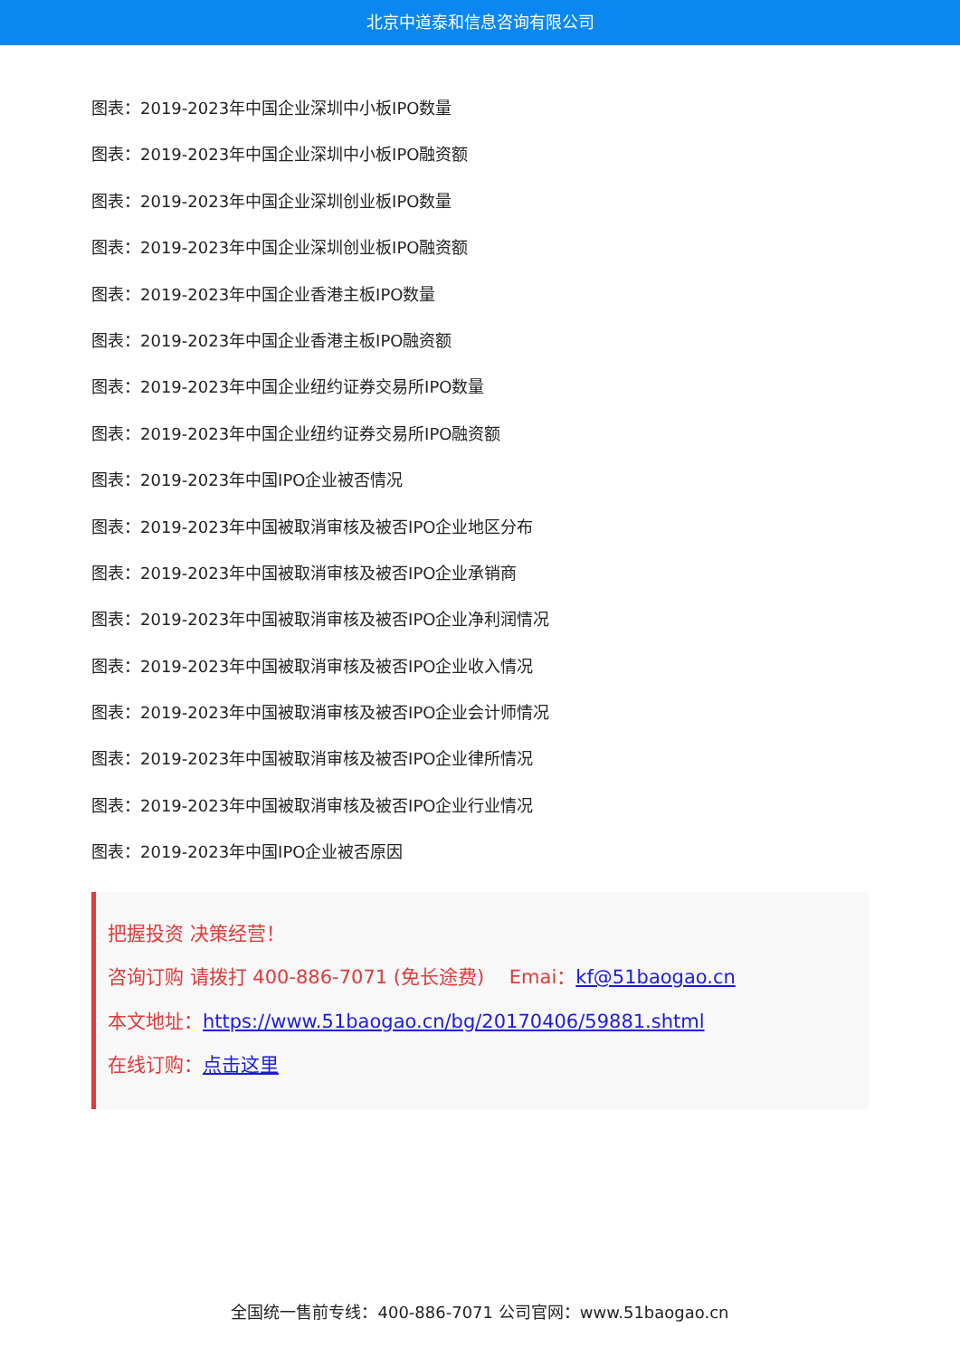北京中道泰和信息咨询有限公司
图表：2019-2023年中国企业深圳中小板IPO数量
图表：2019-2023年中国企业深圳中小板IPO融资额
图表：2019-2023年中国企业深圳创业板IPO数量
图表：2019-2023年中国企业深圳创业板IPO融资额
图表：2019-2023年中国企业香港主板IPO数量
图表：2019-2023年中国企业香港主板IPO融资额
图表：2019-2023年中国企业纽约证券交易所IPO数量
图表：2019-2023年中国企业纽约证券交易所IPO融资额
图表：2019-2023年中国IPO企业被否情况
图表：2019-2023年中国被取消审核及被否IPO企业地区分布
图表：2019-2023年中国被取消审核及被否IPO企业承销商
图表：2019-2023年中国被取消审核及被否IPO企业净利润情况
图表：2019-2023年中国被取消审核及被否IPO企业收入情况
图表：2019-2023年中国被取消审核及被否IPO企业会计师情况
图表：2019-2023年中国被取消审核及被否IPO企业律所情况
图表：2019-2023年中国被取消审核及被否IPO企业行业情况
图表：2019-2023年中国IPO企业被否原因
把握投资 决策经营！
咨询订购 请拨打 400-886-7071 (免长途费)　 Emai：kf@51baogao.cn
本文地址：https://www.51baogao.cn/bg/20170406/59881.shtml
在线订购：点击这里
全国统一售前专线：400-886-7071 公司官网：www.51baogao.cn